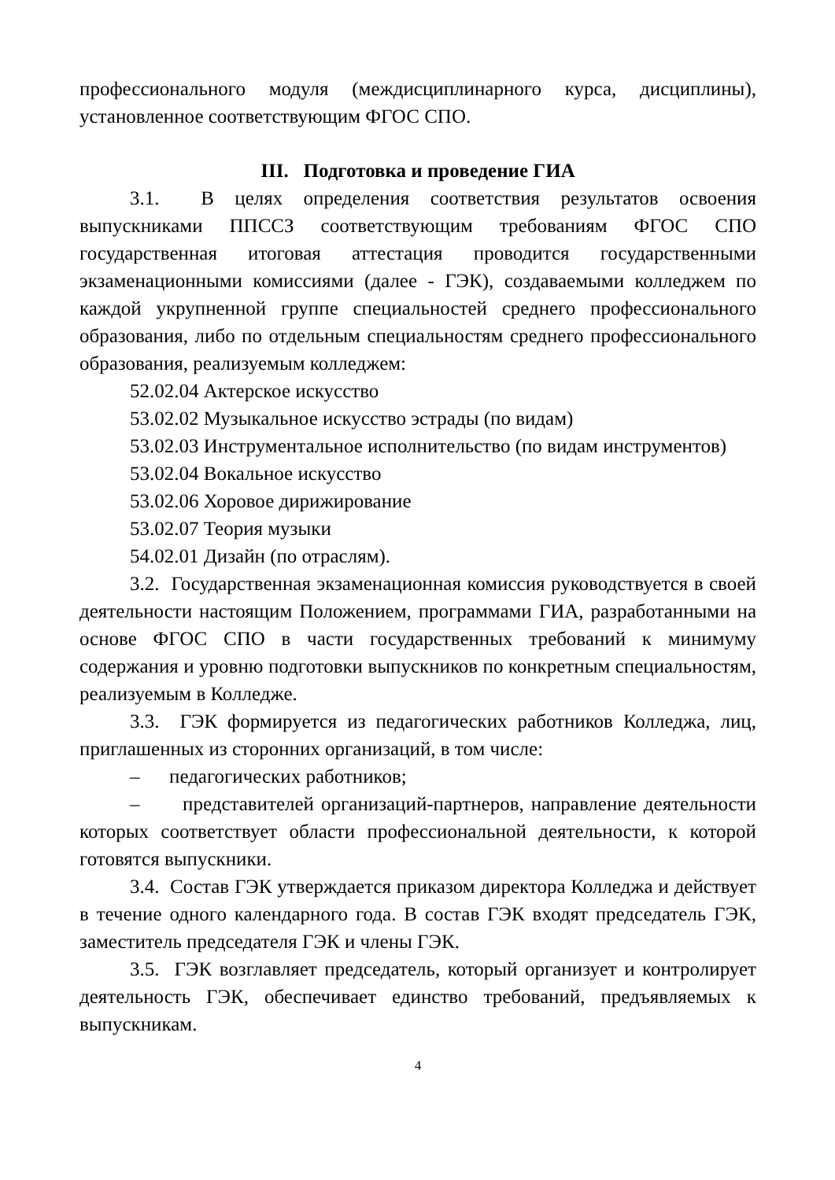профессионального модуля (междисциплинарного курса, дисциплины), установленное соответствующим ФГОС СПО.
III. Подготовка и проведение ГИА
3.1. В целях определения соответствия результатов освоения выпускниками ППССЗ соответствующим требованиям ФГОС СПО государственная итоговая аттестация проводится государственными экзаменационными комиссиями (далее - ГЭК), создаваемыми колледжем по каждой укрупненной группе специальностей среднего профессионального образования, либо по отдельным специальностям среднего профессионального образования, реализуемым колледжем:
52.02.04 Актерское искусство
53.02.02 Музыкальное искусство эстрады (по видам)
53.02.03 Инструментальное исполнительство (по видам инструментов)
53.02.04 Вокальное искусство
53.02.06 Хоровое дирижирование
53.02.07 Теория музыки
54.02.01 Дизайн (по отраслям).
3.2. Государственная экзаменационная комиссия руководствуется в своей деятельности настоящим Положением, программами ГИА, разработанными на основе ФГОС СПО в части государственных требований к минимуму содержания и уровню подготовки выпускников по конкретным специальностям, реализуемым в Колледже.
3.3. ГЭК формируется из педагогических работников Колледжа, лиц, приглашенных из сторонних организаций, в том числе:
– педагогических работников;
– представителей организаций-партнеров, направление деятельности которых соответствует области профессиональной деятельности, к которой готовятся выпускники.
3.4. Состав ГЭК утверждается приказом директора Колледжа и действует в течение одного календарного года. В состав ГЭК входят председатель ГЭК, заместитель председателя ГЭК и члены ГЭК.
3.5. ГЭК возглавляет председатель, который организует и контролирует деятельность ГЭК, обеспечивает единство требований, предъявляемых к выпускникам.
4